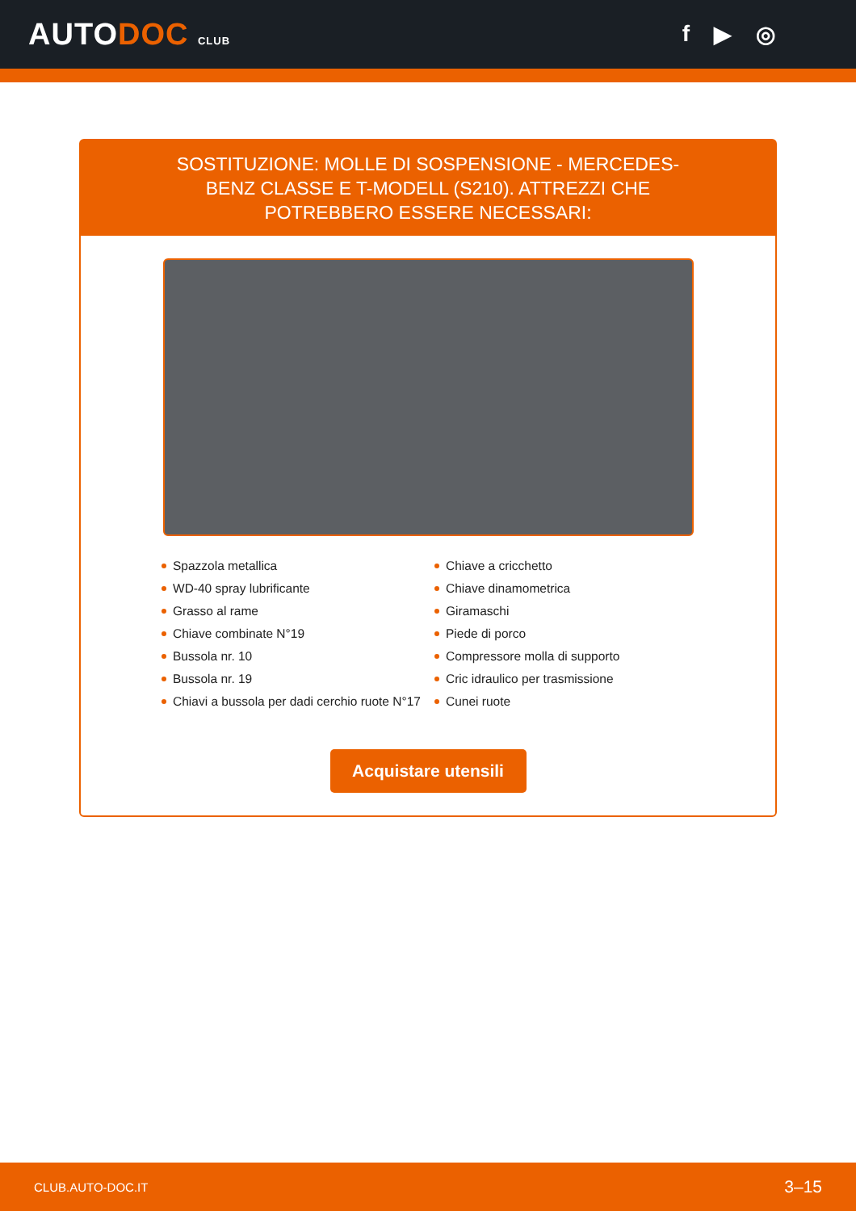AUTODOC CLUB
f ▶ ◎
SOSTITUZIONE: MOLLE DI SOSPENSIONE - MERCEDES-BENZ CLASSE E T-MODELL (S210). ATTREZZI CHE POTREBBERO ESSERE NECESSARI:
Spazzola metallica
WD-40 spray lubrificante
Grasso al rame
Chiave combinate N°19
Bussola nr. 10
Bussola nr. 19
Chiavi a bussola per dadi cerchio ruote N°17
Chiave a cricchetto
Chiave dinamometrica
Giramaschi
Piede di porco
Compressore molla di supporto
Cric idraulico per trasmissione
Cunei ruote
Acquistare utensili
CLUB.AUTO-DOC.IT 3–15